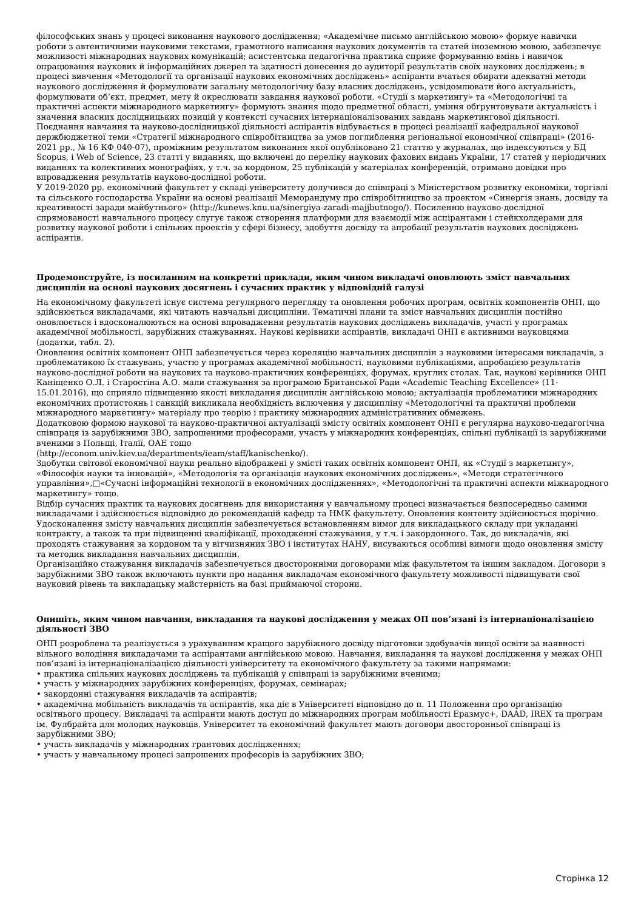філософських знань у процесі виконання наукового дослідження; «Академічне письмо англійською мовою» формує навички роботи з автентичними науковими текстами, грамотного написання наукових документів та статей іноземною мовою, забезпечує можливості міжнародних наукових комунікацій; асистентська педагогічна практика сприяє формуванню вмінь і навичок опрацювання наукових й інформаційних джерел та здатності донесення до аудиторії результатів своїх наукових досліджень; в процесі вивчення «Методології та організації наукових економічних досліджень» аспіранти вчаться обирати адекватні методи наукового дослідження й формулювати загальну методологічну базу власних досліджень, усвідомлювати його актуальність, формулювати об’єкт, предмет, мету й окреслювати завдання наукової роботи. «Студії з маркетингу» та «Методологічні та практичні аспекти міжнародного маркетингу» формують знання щодо предметної області, уміння обґрунтовувати актуальність і значення власних дослідницьких позицій у контексті сучасних інтернаціоналізованих завдань маркетингової діяльності.
Поєднання навчання та науково-дослідницької діяльності аспірантів відбувається в процесі реалізації кафедральної наукової держбюджетної теми «Стратегії міжнародного співробітництва за умов поглиблення регіональної економічної співпраці» (2016-2021 рр., № 16 КФ 040-07), проміжним результатом виконання якої опубліковано 21 статтю у журналах, що індексуються у БД Scopus, і Web of Science, 23 статті у виданнях, що включені до переліку наукових фахових видань України, 17 статей у періодичних виданнях та колективних монографіях, у т.ч. за кордоном, 25 публікацій у матеріалах конференцій, отримано довідки про впровадження результатів науково-дослідної роботи.
У 2019-2020 рр. економічний факультет у складі університету долучився до співпраці з Міністерством розвитку економіки, торгівлі та сільського господарства України на основі реалізації Меморандуму про співробітництво за проектом «Синергія знань, досвіду та креативності заради майбутнього» (http://kunews.knu.ua/sinergiya-zaradi-majjbutnogo/). Посиленню науково-дослідної спрямованості навчального процесу слугує також створення платформи для взаємодії між аспірантами і стейкхолдерами для розвитку наукової роботи і спільних проектів у сфері бізнесу, здобуття досвіду та апробації результатів наукових досліджень аспірантів.
Продемонструйте, із посиланням на конкретні приклади, яким чином викладачі оновлюють зміст навчальних дисциплін на основі наукових досягнень і сучасних практик у відповідній галузі
На економічному факультеті існує система регулярного перегляду та оновлення робочих програм, освітніх компонентів ОНП, що здійснюється викладачами, які читають навчальні дисципліни. Тематичні плани та зміст навчальних дисциплін постійно оновлюється і вдосконалюються на основі впровадження результатів наукових досліджень викладачів, участі у програмах академічної мобільності, зарубіжних стажуваннях. Наукові керівники аспірантів, викладачі ОНП є активними науковцями (додатки, табл. 2).
Оновлення освітніх компонент ОНП забезпечується через кореляцію навчальних дисциплін з науковими інтересами викладачів, з проблематикою їх стажувань, участю у програмах академічної мобільності, науковими публікаціями, апробацією результатів науково-дослідної роботи на наукових та науково-практичних конференціях, форумах, круглих столах. Так, наукові керівники ОНП Каніщенко О.Л. і Старостіна А.О. мали стажування за програмою Британської Ради «Academic Teaching Excellence» (11-15.01.2016), що сприяло підвищенню якості викладання дисциплін англійською мовою; актуалізація проблематики міжнародних економічних протистоянь і санкцій викликала необхідність включення у дисципліну «Методологічні та практичні проблеми міжнародного маркетингу» матеріалу про теорію і практику міжнародних адміністративних обмежень.
Додатковою формою наукової та науково-практичної актуалізації змісту освітніх компонент ОНП є регулярна науково-педагогічна співпраця із зарубіжними ЗВО, запрошеними професорами, участь у міжнародних конференціях, спільні публікації із зарубіжними вченими з Польщі, Італії, ОАЕ тощо
(http://econom.univ.kiev.ua/departments/ieam/staff/kanischenko/).
Здобутки світової економічної науки реально відображені у змісті таких освітніх компонент ОНП, як «Студії з маркетингу», «Філософія науки та інновацій», «Методологія та організація наукових економічних досліджень», «Методи стратегічного управління»,□«Сучасні інформаційні технології в економічних дослідженнях», «Методологічні та практичні аспекти міжнародного маркетингу» тощо.
Відбір сучасних практик та наукових досягнень для використання у навчальному процесі визначається безпосередньо самими викладачами і здійснюється відповідно до рекомендацій кафедр та НМК факультету. Оновлення контенту здійснюється щорічно. Удосконалення змісту навчальних дисциплін забезпечується встановленням вимог для викладацького складу при укладанні контракту, а також та при підвищенні кваліфікації, проходженні стажування, у т.ч. і закордонного. Так, до викладачів, які проходять стажування за кордоном та у вітчизняних ЗВО і інститутах НАНУ, висуваються особливі вимоги щодо оновлення змісту та методик викладання навчальних дисциплін.
Організаційно стажування викладачів забезпечується двосторонніми договорами між факультетом та іншим закладом. Договори з зарубіжними ЗВО також включають пункти про надання викладачам економічного факультету можливості підвищувати свої науковий рівень та викладацьку майстерність на базі приймаючої сторони.
Опишіть, яким чином навчання, викладання та наукові дослідження у межах ОП пов’язані із інтернаціоналізацією діяльності ЗВО
ОНП розроблена та реалізується з урахуванням кращого зарубіжного досвіду підготовки здобувачів вищої освіти за наявності вільного володіння викладачами та аспірантами англійською мовою. Навчання, викладання та наукові дослідження у межах ОНП пов’язані із інтернаціоналізацією діяльності університету та економічного факультету за такими напрямами:
• практика спільних наукових досліджень та публікацій у співпраці із зарубіжними вченими;
• участь у міжнародних зарубіжних конференціях, форумах, семінарах;
• закордонні стажування викладачів та аспірантів;
• академічна мобільність викладачів та аспірантів, яка діє в Університеті відповідно до п. 11 Положення про організацію освітнього процесу. Викладачі та аспіранти мають доступ до міжнародних програм мобільності Еразмус+, DAAD, IREX та програм ім. Фулбрайта для молодих науковців. Університет та економічний факультет мають договори двосторонньої співпраці із зарубіжними ЗВО;
• участь викладачів у міжнародних грантових дослідженнях;
• участь у навчальному процесі запрошених професорів із зарубіжних ЗВО;
Сторінка 12